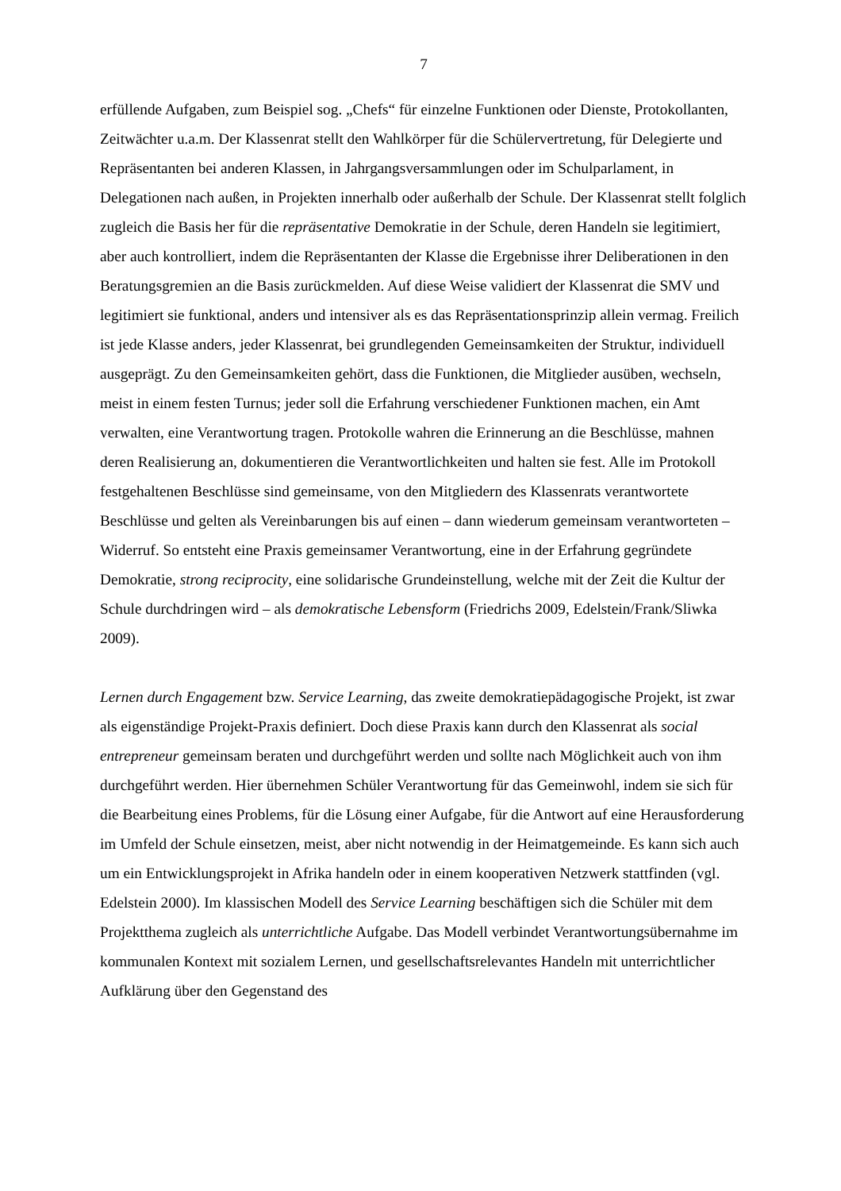7
erfüllende Aufgaben, zum Beispiel sog. „Chefs“ für einzelne Funktionen oder Dienste, Protokollanten, Zeitwächter u.a.m. Der Klassenrat stellt den Wahlkörper für die Schülervertretung, für Delegierte und Repräsentanten bei anderen Klassen, in Jahrgangsversammlungen oder im Schulparlament, in Delegationen nach außen, in Projekten innerhalb oder außerhalb der Schule. Der Klassenrat stellt folglich zugleich die Basis her für die repräsentative Demokratie in der Schule, deren Handeln sie legitimiert, aber auch kontrolliert, indem die Repräsentanten der Klasse die Ergebnisse ihrer Deliberationen in den Beratungsgremien an die Basis zurückmelden. Auf diese Weise validiert der Klassenrat die SMV und legitimiert sie funktional, anders und intensiver als es das Repräsentationsprinzip allein vermag. Freilich ist jede Klasse anders, jeder Klassenrat, bei grundlegenden Gemeinsamkeiten der Struktur, individuell ausgeprägt. Zu den Gemeinsamkeiten gehört, dass die Funktionen, die Mitglieder ausüben, wechseln, meist in einem festen Turnus; jeder soll die Erfahrung verschiedener Funktionen machen, ein Amt verwalten, eine Verantwortung tragen. Protokolle wahren die Erinnerung an die Beschlüsse, mahnen deren Realisierung an, dokumentieren die Verantwortlichkeiten und halten sie fest. Alle im Protokoll festgehaltenen Beschlüsse sind gemeinsame, von den Mitgliedern des Klassenrats verantwortete Beschlüsse und gelten als Vereinbarungen bis auf einen – dann wiederum gemeinsam verantworteten – Widerruf. So entsteht eine Praxis gemeinsamer Verantwortung, eine in der Erfahrung gegründete Demokratie, strong reciprocity, eine solidarische Grundeinstellung, welche mit der Zeit die Kultur der Schule durchdringen wird – als demokratische Lebensform (Friedrichs 2009, Edelstein/Frank/Sliwka 2009).
Lernen durch Engagement bzw. Service Learning, das zweite demokratiepädagogische Projekt, ist zwar als eigenständige Projekt-Praxis definiert. Doch diese Praxis kann durch den Klassenrat als social entrepreneur gemeinsam beraten und durchgeführt werden und sollte nach Möglichkeit auch von ihm durchgeführt werden. Hier übernehmen Schüler Verantwortung für das Gemeinwohl, indem sie sich für die Bearbeitung eines Problems, für die Lösung einer Aufgabe, für die Antwort auf eine Herausforderung im Umfeld der Schule einsetzen, meist, aber nicht notwendig in der Heimatgemeinde. Es kann sich auch um ein Entwicklungsprojekt in Afrika handeln oder in einem kooperativen Netzwerk stattfinden (vgl. Edelstein 2000). Im klassischen Modell des Service Learning beschäftigen sich die Schüler mit dem Projektthema zugleich als unterrichtliche Aufgabe. Das Modell verbindet Verantwortungsübernahme im kommunalen Kontext mit sozialem Lernen, und gesellschaftsrelevantes Handeln mit unterrichtlicher Aufklärung über den Gegenstand des